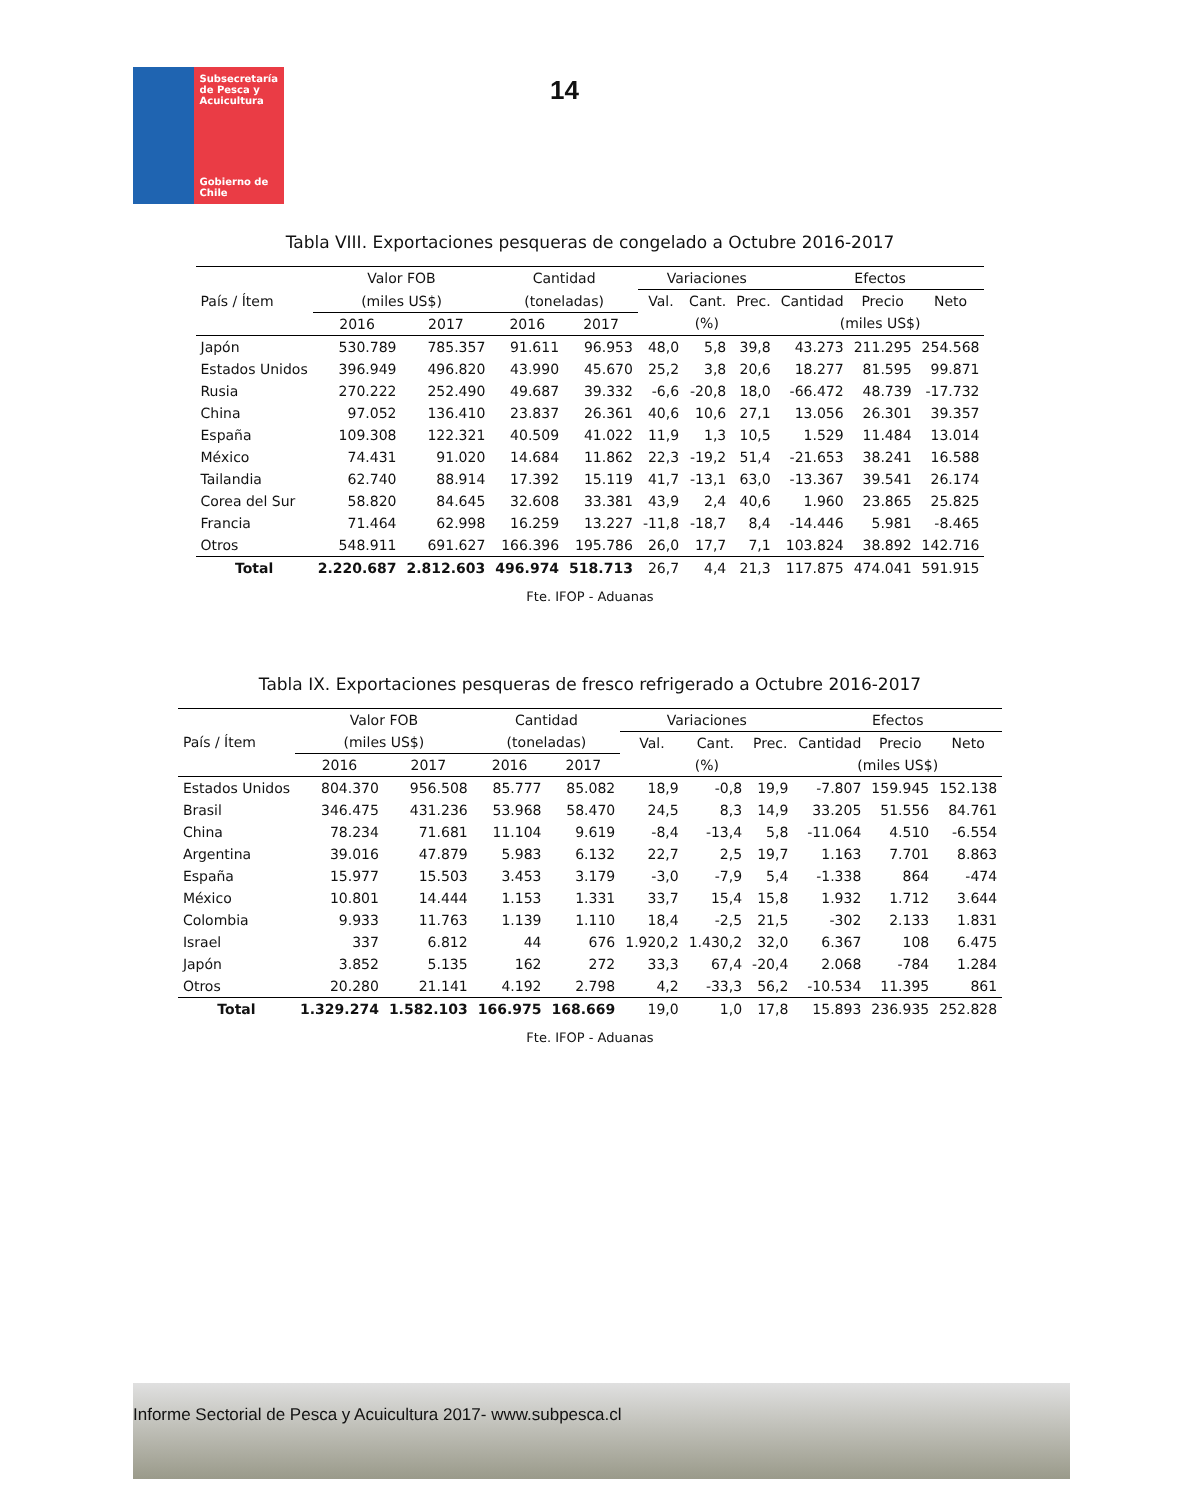Subsecretaría de Pesca y Acuicultura
Gobierno de Chile
14
Tabla VIII. Exportaciones pesqueras de congelado a Octubre 2016-2017
| País / Ítem | Valor FOB | | Cantidad | | Variaciones | | | Efectos | | |
| --- | --- | --- | --- | --- | --- | --- | --- | --- | --- | --- |
| | (miles US$) | | (toneladas) | | Val. | Cant. | Prec. | Cantidad | Precio | Neto |
| | 2016 | 2017 | 2016 | 2017 | (%) | | | (miles US$) | | |
| Japón | 530.789 | 785.357 | 91.611 | 96.953 | 48,0 | 5,8 | 39,8 | 43.273 | 211.295 | 254.568 |
| Estados Unidos | 396.949 | 496.820 | 43.990 | 45.670 | 25,2 | 3,8 | 20,6 | 18.277 | 81.595 | 99.871 |
| Rusia | 270.222 | 252.490 | 49.687 | 39.332 | -6,6 | -20,8 | 18,0 | -66.472 | 48.739 | -17.732 |
| China | 97.052 | 136.410 | 23.837 | 26.361 | 40,6 | 10,6 | 27,1 | 13.056 | 26.301 | 39.357 |
| España | 109.308 | 122.321 | 40.509 | 41.022 | 11,9 | 1,3 | 10,5 | 1.529 | 11.484 | 13.014 |
| México | 74.431 | 91.020 | 14.684 | 11.862 | 22,3 | -19,2 | 51,4 | -21.653 | 38.241 | 16.588 |
| Tailandia | 62.740 | 88.914 | 17.392 | 15.119 | 41,7 | -13,1 | 63,0 | -13.367 | 39.541 | 26.174 |
| Corea del Sur | 58.820 | 84.645 | 32.608 | 33.381 | 43,9 | 2,4 | 40,6 | 1.960 | 23.865 | 25.825 |
| Francia | 71.464 | 62.998 | 16.259 | 13.227 | -11,8 | -18,7 | 8,4 | -14.446 | 5.981 | -8.465 |
| Otros | 548.911 | 691.627 | 166.396 | 195.786 | 26,0 | 17,7 | 7,1 | 103.824 | 38.892 | 142.716 |
| Total | 2.220.687 | 2.812.603 | 496.974 | 518.713 | 26,7 | 4,4 | 21,3 | 117.875 | 474.041 | 591.915 |
Fte. IFOP - Aduanas
Tabla IX. Exportaciones pesqueras de fresco refrigerado a Octubre 2016-2017
| País / Ítem | Valor FOB | | Cantidad | | Variaciones | | | Efectos | | |
| --- | --- | --- | --- | --- | --- | --- | --- | --- | --- | --- |
| | (miles US$) | | (toneladas) | | Val. | Cant. | Prec. | Cantidad | Precio | Neto |
| | 2016 | 2017 | 2016 | 2017 | (%) | | | (miles US$) | | |
| Estados Unidos | 804.370 | 956.508 | 85.777 | 85.082 | 18,9 | -0,8 | 19,9 | -7.807 | 159.945 | 152.138 |
| Brasil | 346.475 | 431.236 | 53.968 | 58.470 | 24,5 | 8,3 | 14,9 | 33.205 | 51.556 | 84.761 |
| China | 78.234 | 71.681 | 11.104 | 9.619 | -8,4 | -13,4 | 5,8 | -11.064 | 4.510 | -6.554 |
| Argentina | 39.016 | 47.879 | 5.983 | 6.132 | 22,7 | 2,5 | 19,7 | 1.163 | 7.701 | 8.863 |
| España | 15.977 | 15.503 | 3.453 | 3.179 | -3,0 | -7,9 | 5,4 | -1.338 | 864 | -474 |
| México | 10.801 | 14.444 | 1.153 | 1.331 | 33,7 | 15,4 | 15,8 | 1.932 | 1.712 | 3.644 |
| Colombia | 9.933 | 11.763 | 1.139 | 1.110 | 18,4 | -2,5 | 21,5 | -302 | 2.133 | 1.831 |
| Israel | 337 | 6.812 | 44 | 676 | 1.920,2 | 1.430,2 | 32,0 | 6.367 | 108 | 6.475 |
| Japón | 3.852 | 5.135 | 162 | 272 | 33,3 | 67,4 | -20,4 | 2.068 | -784 | 1.284 |
| Otros | 20.280 | 21.141 | 4.192 | 2.798 | 4,2 | -33,3 | 56,2 | -10.534 | 11.395 | 861 |
| Total | 1.329.274 | 1.582.103 | 166.975 | 168.669 | 19,0 | 1,0 | 17,8 | 15.893 | 236.935 | 252.828 |
Fte. IFOP - Aduanas
Informe Sectorial de Pesca y Acuicultura 2017- www.subpesca.cl